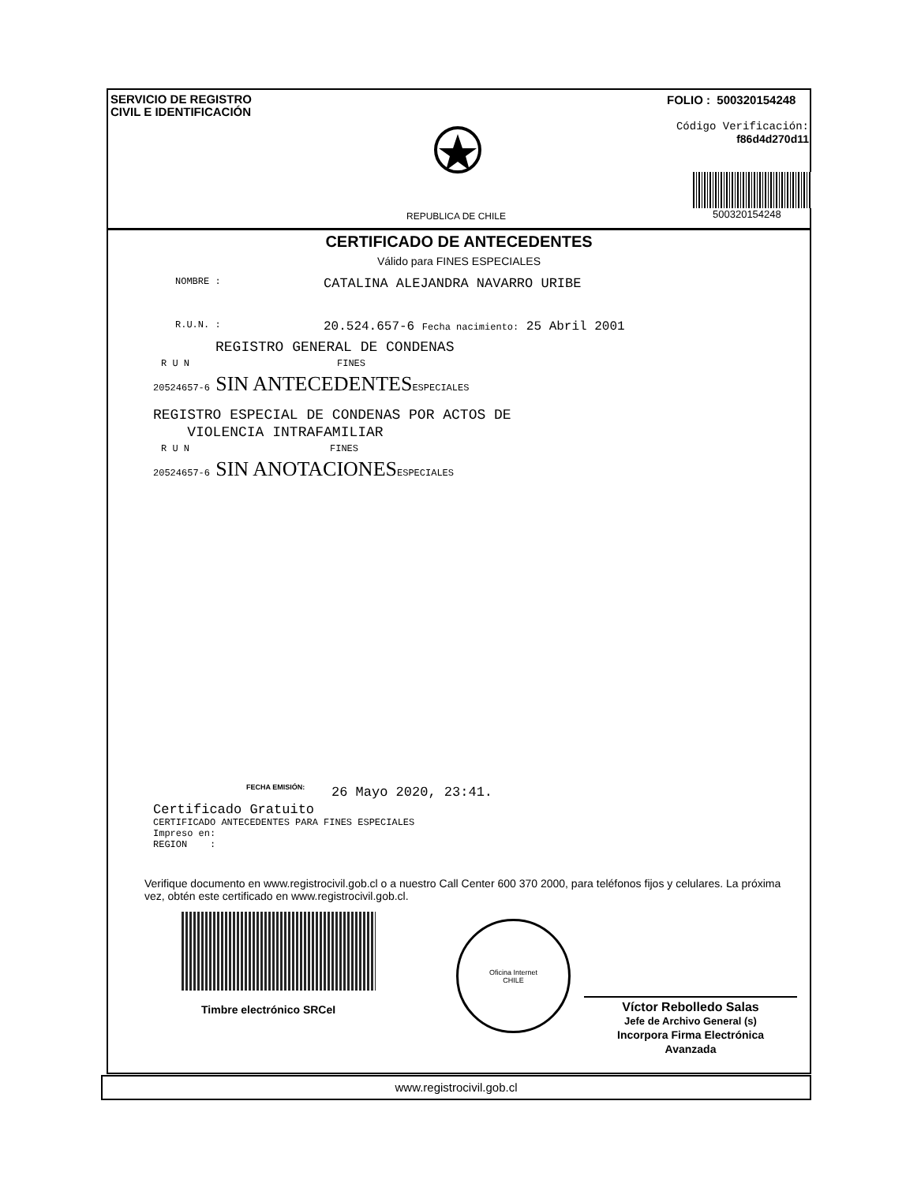SERVICIO DE REGISTRO
CIVIL E IDENTIFICACIÓN
REPUBLICA DE CHILE
FOLIO : 500320154248
Código Verificación:
f86d4d270d11
500320154248
CERTIFICADO DE ANTECEDENTES
Válido para FINES ESPECIALES
NOMBRE :
CATALINA ALEJANDRA NAVARRO URIBE
R.U.N. :
20.524.657-6 Fecha nacimiento: 25 Abril 2001
REGISTRO GENERAL DE CONDENAS
R U N FINES
20524657-6 SIN ANTECEDENTESESPECIALES
REGISTRO ESPECIAL DE CONDENAS POR ACTOS DE
VIOLENCIA INTRAFAMILIAR
R U N FINES
20524657-6 SIN ANOTACIONESESPECIALES
FECHA EMISIÓN: 26 Mayo 2020, 23:41.
Certificado Gratuito
CERTIFICADO ANTECEDENTES PARA FINES ESPECIALES
Impreso en:
REGION :
Verifique documento en www.registrocivil.gob.cl o a nuestro Call Center 600 370 2000, para teléfonos fijos y celulares. La próxima vez, obtén este certificado en www.registrocivil.gob.cl.
Timbre electrónico SRCeI
Oficina Internet
CHILE
Víctor Rebolledo Salas
Jefe de Archivo General (s)
Incorpora Firma Electrónica
Avanzada
www.registrocivil.gob.cl